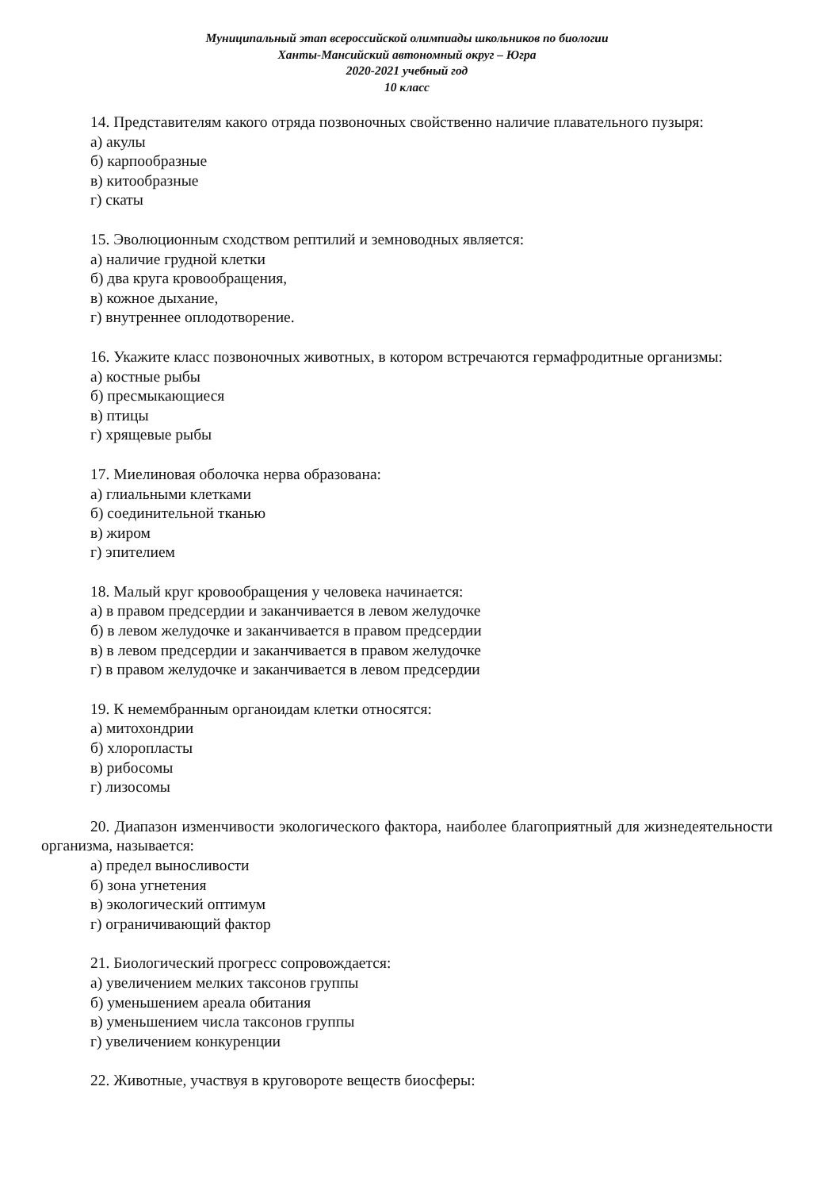Муниципальный этап всероссийской олимпиады школьников по биологии
Ханты-Мансийский автономный округ – Югра
2020-2021 учебный год
10 класс
14. Представителям какого отряда позвоночных свойственно наличие плавательного пузыря:
а) акулы
б) карпообразные
в) китообразные
г) скаты
15. Эволюционным сходством рептилий и земноводных является:
а) наличие грудной клетки
б) два круга кровообращения,
в) кожное дыхание,
г) внутреннее оплодотворение.
16. Укажите класс позвоночных животных, в котором встречаются гермафродитные организмы:
а) костные рыбы
б) пресмыкающиеся
в) птицы
г) хрящевые рыбы
17. Миелиновая оболочка нерва образована:
а) глиальными клетками
б) соединительной тканью
в) жиром
г) эпителием
18. Малый круг кровообращения у человека начинается:
а) в правом предсердии и заканчивается в левом желудочке
б) в левом желудочке и заканчивается в правом предсердии
в) в левом предсердии и заканчивается в правом желудочке
г) в правом желудочке и заканчивается в левом предсердии
19. К немембранным органоидам клетки относятся:
а) митохондрии
б) хлоропласты
в) рибосомы
г) лизосомы
20. Диапазон изменчивости экологического фактора, наиболее благоприятный для жизнедеятельности организма, называется:
а) предел выносливости
б) зона угнетения
в) экологический оптимум
г) ограничивающий фактор
21. Биологический прогресс сопровождается:
а) увеличением мелких таксонов группы
б) уменьшением ареала обитания
в) уменьшением числа таксонов группы
г) увеличением конкуренции
22. Животные, участвуя в круговороте веществ биосферы: